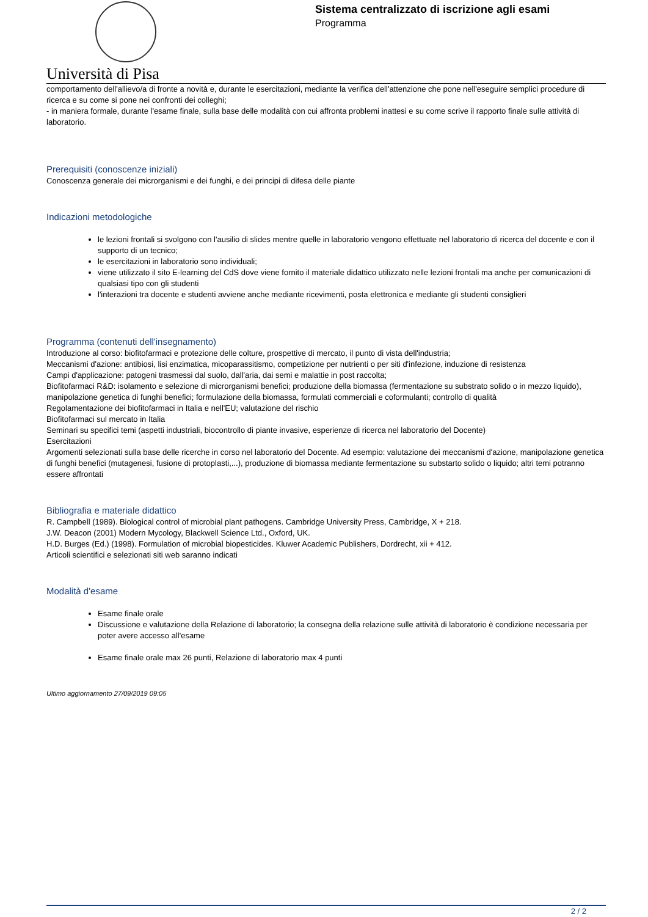Università di Pisa
Sistema centralizzato di iscrizione agli esami
Programma
comportamento dell'allievo/a di fronte a novità e, durante le esercitazioni, mediante la verifica dell'attenzione che pone nell'eseguire semplici procedure di ricerca e su come si pone nei confronti dei colleghi;
- in maniera formale, durante l'esame finale, sulla base delle modalità con cui affronta problemi inattesi e su come scrive il rapporto finale sulle attività di laboratorio.
Prerequisiti (conoscenze iniziali)
Conoscenza generale dei microrganismi e dei funghi, e dei principi di difesa delle piante
Indicazioni metodologiche
le lezioni frontali si svolgono con l'ausilio di slides mentre quelle in laboratorio vengono effettuate nel laboratorio di ricerca del docente e con il supporto di un tecnico;
le esercitazioni in laboratorio sono individuali;
viene utilizzato il sito E-learning del CdS dove viene fornito il materiale didattico utilizzato nelle lezioni frontali ma anche per comunicazioni di qualsiasi tipo con gli studenti
l'interazioni tra docente e studenti avviene anche mediante ricevimenti, posta elettronica e mediante gli studenti consiglieri
Programma (contenuti dell'insegnamento)
Introduzione al corso: biofitofarmaci e protezione delle colture, prospettive di mercato, il punto di vista dell'industria;
Meccanismi d'azione: antibiosi, lisi enzimatica, micoparassitismo, competizione per nutrienti o per siti d'infezione, induzione di resistenza
Campi d'applicazione: patogeni trasmessi dal suolo, dall'aria, dai semi e malattie in post raccolta;
Biofitofarmaci R&D: isolamento e selezione di microrganismi benefici; produzione della biomassa (fermentazione su substrato solido o in mezzo liquido), manipolazione genetica di funghi benefici; formulazione della biomassa, formulati commerciali e coformulanti; controllo di qualità
Regolamentazione dei biofitofarmaci in Italia e nell'EU; valutazione del rischio
Biofitofarmaci sul mercato in Italia
Seminari su specifici temi (aspetti industriali, biocontrollo di piante invasive, esperienze di ricerca nel laboratorio del Docente)
Esercitazioni
Argomenti selezionati sulla base delle ricerche in corso nel laboratorio del Docente. Ad esempio: valutazione dei meccanismi d'azione, manipolazione genetica di funghi benefici (mutagenesi, fusione di protoplasti,...), produzione di biomassa mediante fermentazione su substarto solido o liquido; altri temi potranno essere affrontati
Bibliografia e materiale didattico
R. Campbell (1989). Biological control of microbial plant pathogens. Cambridge University Press, Cambridge, X + 218.
J.W. Deacon (2001) Modern Mycology, Blackwell Science Ltd., Oxford, UK.
H.D. Burges (Ed.) (1998). Formulation of microbial biopesticides. Kluwer Academic Publishers, Dordrecht, xii + 412.
Articoli scientifici e selezionati siti web saranno indicati
Modalità d'esame
Esame finale orale
Discussione e valutazione della Relazione di laboratorio; la consegna della relazione sulle attività di laboratorio è condizione necessaria per poter avere accesso all'esame
Esame finale orale max 26 punti, Relazione di laboratorio max 4 punti
Ultimo aggiornamento 27/09/2019 09:05
2 / 2